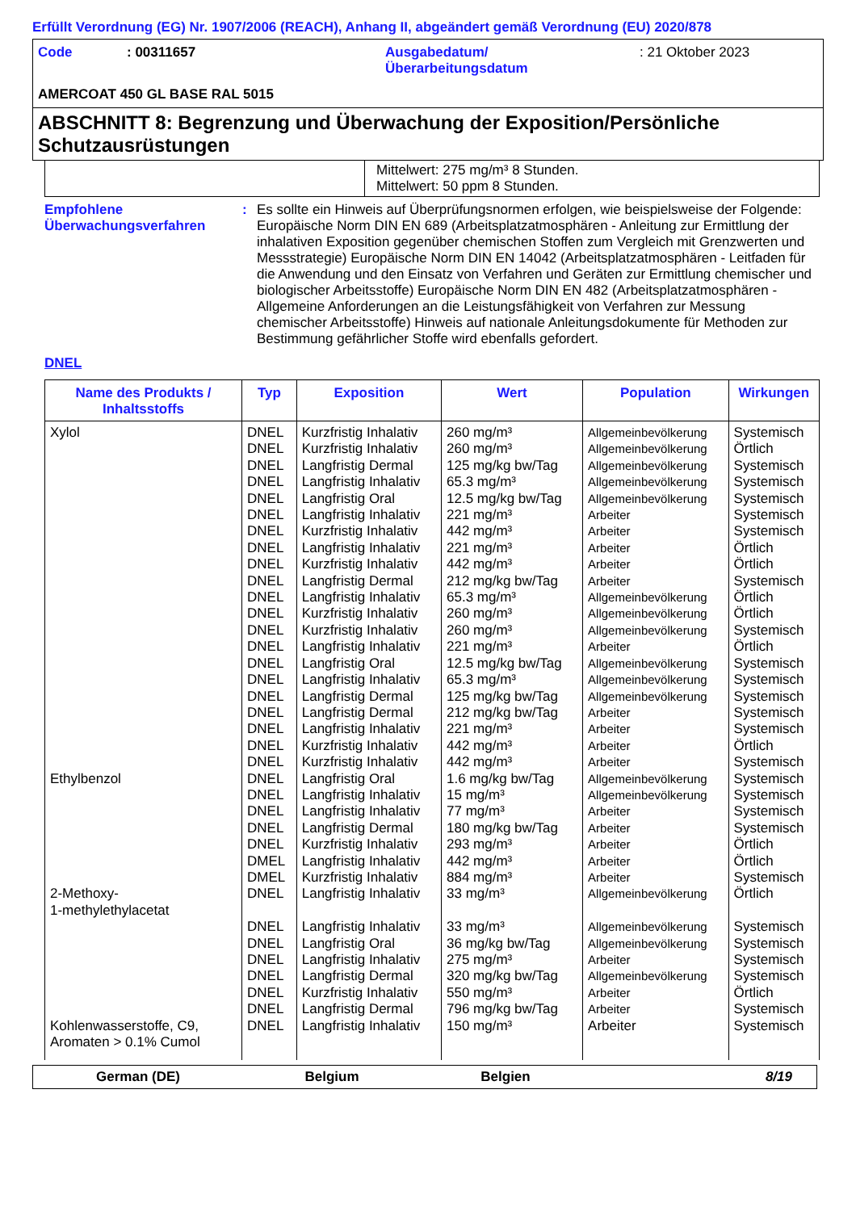Erfüllt Verordnung (EG) Nr. 1907/2006 (REACH), Anhang II, abgeändert gemäß Verordnung (EU) 2020/878
Code : 00311657 Ausgabedatum/
Überarbeitungsdatum
: 21 Oktober 2023
AMERCOAT 450 GL BASE RAL 5015
ABSCHNITT 8: Begrenzung und Überwachung der Exposition/Persönliche Schutzausrüstungen
Mittelwert: 275 mg/m³ 8 Stunden.
Mittelwert: 50 ppm 8 Stunden.
Empfohlene Überwachungsverfahren
: Es sollte ein Hinweis auf Überprüfungsnormen erfolgen, wie beispielsweise der Folgende: Europäische Norm DIN EN 689 (Arbeitsplatzatmosphären - Anleitung zur Ermittlung der inhalativen Exposition gegenüber chemischen Stoffen zum Vergleich mit Grenzwerten und Messstrategie) Europäische Norm DIN EN 14042 (Arbeitsplatzatmosphären - Leitfaden für die Anwendung und den Einsatz von Verfahren und Geräten zur Ermittlung chemischer und biologischer Arbeitsstoffe) Europäische Norm DIN EN 482 (Arbeitsplatzatmosphären - Allgemeine Anforderungen an die Leistungsfähigkeit von Verfahren zur Messung chemischer Arbeitsstoffe) Hinweis auf nationale Anleitungsdokumente für Methoden zur Bestimmung gefährlicher Stoffe wird ebenfalls gefordert.
DNEL
| Name des Produkts / Inhaltsstoffs | Typ | Exposition | Wert | Population | Wirkungen |
| --- | --- | --- | --- | --- | --- |
| Xylol | DNEL DNEL DNEL DNEL DNEL DNEL DNEL DNEL DNEL DNEL DNEL DNEL DNEL DNEL DNEL DNEL DNEL DNEL DNEL DNEL DNEL | Kurzfristig Inhalativ Kurzfristig Inhalativ Langfristig Dermal Langfristig Inhalativ Langfristig Oral Langfristig Inhalativ Kurzfristig Inhalativ Langfristig Inhalativ Kurzfristig Inhalativ Langfristig Dermal Langfristig Inhalativ Kurzfristig Inhalativ Kurzfristig Inhalativ Langfristig Inhalativ Langfristig Oral Langfristig Inhalativ Langfristig Dermal Langfristig Dermal Langfristig Inhalativ Kurzfristig Inhalativ Kurzfristig Inhalativ | 260 mg/m³ 260 mg/m³ 125 mg/kg bw/Tag 65.3 mg/m³ 12.5 mg/kg bw/Tag 221 mg/m³ 442 mg/m³ 221 mg/m³ 442 mg/m³ 212 mg/kg bw/Tag 65.3 mg/m³ 260 mg/m³ 260 mg/m³ 221 mg/m³ 12.5 mg/kg bw/Tag 65.3 mg/m³ 125 mg/kg bw/Tag 212 mg/kg bw/Tag 221 mg/m³ 442 mg/m³ 442 mg/m³ | Allgemeinbevölkerung Allgemeinbevölkerung Allgemeinbevölkerung Allgemeinbevölkerung Allgemeinbevölkerung Arbeiter Arbeiter Arbeiter Arbeiter Arbeiter Allgemeinbevölkerung Allgemeinbevölkerung Allgemeinbevölkerung Arbeiter Allgemeinbevölkerung Allgemeinbevölkerung Allgemeinbevölkerung Arbeiter Arbeiter Arbeiter Arbeiter | Systemisch Örtlich Systemisch Systemisch Systemisch Systemisch Systemisch Örtlich Örtlich Systemisch Örtlich Örtlich Systemisch Örtlich Systemisch Systemisch Systemisch Systemisch Systemisch Örtlich Systemisch |
| Ethylbenzol | DNEL DNEL DNEL DNEL DNEL DMEL DMEL | Langfristig Oral Langfristig Inhalativ Langfristig Inhalativ Langfristig Dermal Kurzfristig Inhalativ Langfristig Inhalativ Kurzfristig Inhalativ | 1.6 mg/kg bw/Tag 15 mg/m³ 77 mg/m³ 180 mg/kg bw/Tag 293 mg/m³ 442 mg/m³ 884 mg/m³ | Allgemeinbevölkerung Allgemeinbevölkerung Arbeiter Arbeiter Arbeiter Arbeiter Arbeiter | Systemisch Systemisch Systemisch Systemisch Örtlich Örtlich Systemisch |
| 2-Methoxy- 1-methylethylacetat | DNEL | Langfristig Inhalativ | 33 mg/m³ | Allgemeinbevölkerung | Örtlich |
| | DNEL DNEL DNEL DNEL DNEL DNEL | Langfristig Inhalativ Langfristig Oral Langfristig Inhalativ Langfristig Dermal Kurzfristig Inhalativ Langfristig Dermal | 33 mg/m³ 36 mg/kg bw/Tag 275 mg/m³ 320 mg/kg bw/Tag 550 mg/m³ 796 mg/kg bw/Tag | Allgemeinbevölkerung Allgemeinbevölkerung Arbeiter Allgemeinbevölkerung Arbeiter Arbeiter | Systemisch Systemisch Systemisch Systemisch Örtlich Systemisch |
| Kohlenwasserstoffe, C9, Aromaten > 0.1% Cumol | DNEL | Langfristig Inhalativ | 150 mg/m³ | Arbeiter | Systemisch |
German (DE) Belgium Belgien 8/19